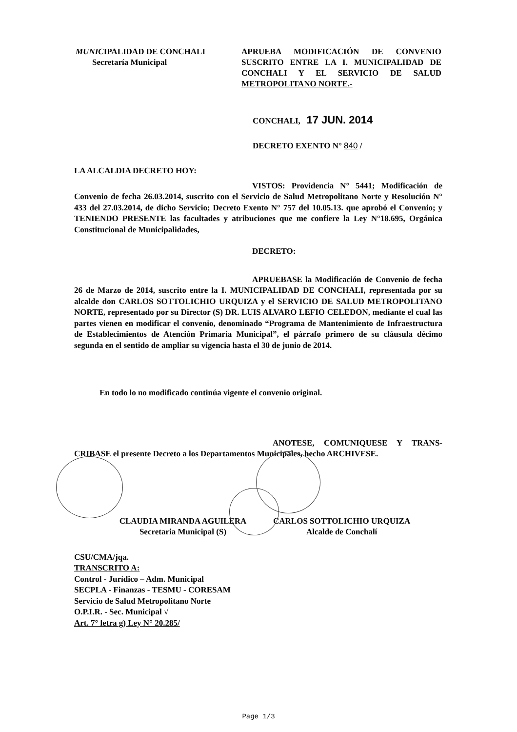MUNICIPALIDAD DE CONCHALI
Secretaría Municipal
APRUEBA MODIFICACIÓN DE CONVENIO SUSCRITO ENTRE LA I. MUNICIPALIDAD DE CONCHALI Y EL SERVICIO DE SALUD METROPOLITANO NORTE.-
CONCHALI, 17 JUN. 2014
DECRETO EXENTO N° 840 /
LA ALCALDIA DECRETO HOY:
VISTOS: Providencia N° 5441; Modificación de Convenio de fecha 26.03.2014, suscrito con el Servicio de Salud Metropolitano Norte y Resolución N° 433 del 27.03.2014, de dicho Servicio; Decreto Exento N° 757 del 10.05.13. que aprobó el Convenio; y TENIENDO PRESENTE las facultades y atribuciones que me confiere la Ley N°18.695, Orgánica Constitucional de Municipalidades,
DECRETO:
APRUEBASE la Modificación de Convenio de fecha 26 de Marzo de 2014, suscrito entre la I. MUNICIPALIDAD DE CONCHALI, representada por su alcalde don CARLOS SOTTOLICHIO URQUIZA y el SERVICIO DE SALUD METROPOLITANO NORTE, representado por su Director (S) DR. LUIS ALVARO LEFIO CELEDON, mediante el cual las partes vienen en modificar el convenio, denominado “Programa de Mantenimiento de Infraestructura de Establecimientos de Atención Primaria Municipal”, el párrafo primero de su cláusula décimo segunda en el sentido de ampliar su vigencia hasta el 30 de junio de 2014.
En todo lo no modificado continúa vigente el convenio original.
ANOTESE, COMUNIQUESE Y TRANS-CRIBASE el presente Decreto a los Departamentos Municipales, hecho ARCHIVESE.
CLAUDIA MIRANDA AGUILERA
Secretaria Municipal (S)
CARLOS SOTTOLICHIO URQUIZA
Alcalde de Conchalí
CSU/CMA/jqa.
TRANSCRITO A:
Control - Jurídico – Adm. Municipal
SECPLA - Finanzas - TESMU - CORESAM
Servicio de Salud Metropolitano Norte
O.P.I.R. - Sec. Municipal √
Art. 7° letra g) Ley N° 20.285/
Page 1/3